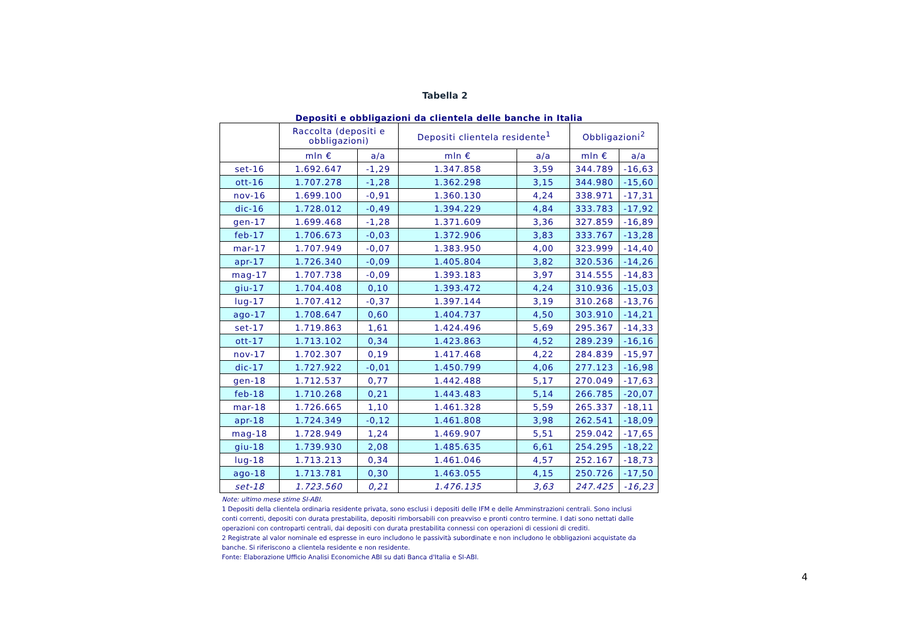Tabella 2
Depositi e obbligazioni da clientela delle banche in Italia
| | Raccolta (depositi e obbligazioni) | | Depositi clientela residente<sup>1</sup> | | Obbligazioni<sup>2</sup> | |
| --- | --- | --- | --- | --- | --- | --- |
| | mln € | a/a | mln € | a/a | mln € | a/a |
| set-16 | 1.692.647 | -1,29 | 1.347.858 | 3,59 | 344.789 | -16,63 |
| ott-16 | 1.707.278 | -1,28 | 1.362.298 | 3,15 | 344.980 | -15,60 |
| nov-16 | 1.699.100 | -0,91 | 1.360.130 | 4,24 | 338.971 | -17,31 |
| dic-16 | 1.728.012 | -0,49 | 1.394.229 | 4,84 | 333.783 | -17,92 |
| gen-17 | 1.699.468 | -1,28 | 1.371.609 | 3,36 | 327.859 | -16,89 |
| feb-17 | 1.706.673 | -0,03 | 1.372.906 | 3,83 | 333.767 | -13,28 |
| mar-17 | 1.707.949 | -0,07 | 1.383.950 | 4,00 | 323.999 | -14,40 |
| apr-17 | 1.726.340 | -0,09 | 1.405.804 | 3,82 | 320.536 | -14,26 |
| mag-17 | 1.707.738 | -0,09 | 1.393.183 | 3,97 | 314.555 | -14,83 |
| giu-17 | 1.704.408 | 0,10 | 1.393.472 | 4,24 | 310.936 | -15,03 |
| lug-17 | 1.707.412 | -0,37 | 1.397.144 | 3,19 | 310.268 | -13,76 |
| ago-17 | 1.708.647 | 0,60 | 1.404.737 | 4,50 | 303.910 | -14,21 |
| set-17 | 1.719.863 | 1,61 | 1.424.496 | 5,69 | 295.367 | -14,33 |
| ott-17 | 1.713.102 | 0,34 | 1.423.863 | 4,52 | 289.239 | -16,16 |
| nov-17 | 1.702.307 | 0,19 | 1.417.468 | 4,22 | 284.839 | -15,97 |
| dic-17 | 1.727.922 | -0,01 | 1.450.799 | 4,06 | 277.123 | -16,98 |
| gen-18 | 1.712.537 | 0,77 | 1.442.488 | 5,17 | 270.049 | -17,63 |
| feb-18 | 1.710.268 | 0,21 | 1.443.483 | 5,14 | 266.785 | -20,07 |
| mar-18 | 1.726.665 | 1,10 | 1.461.328 | 5,59 | 265.337 | -18,11 |
| apr-18 | 1.724.349 | -0,12 | 1.461.808 | 3,98 | 262.541 | -18,09 |
| mag-18 | 1.728.949 | 1,24 | 1.469.907 | 5,51 | 259.042 | -17,65 |
| giu-18 | 1.739.930 | 2,08 | 1.485.635 | 6,61 | 254.295 | -18,22 |
| lug-18 | 1.713.213 | 0,34 | 1.461.046 | 4,57 | 252.167 | -18,73 |
| ago-18 | 1.713.781 | 0,30 | 1.463.055 | 4,15 | 250.726 | -17,50 |
| set-18 | 1.723.560 | 0,21 | 1.476.135 | 3,63 | 247.425 | -16,23 |
Note: ultimo mese stime SI-ABI.
1 Depositi della clientela ordinaria residente privata, sono esclusi i depositi delle IFM e delle Amminstrazioni centrali. Sono inclusi conti correnti, depositi con durata prestabilita, depositi rimborsabili con preavviso e pronti contro termine. I dati sono nettati dalle operazioni con controparti centrali, dai depositi con durata prestabilita connessi con operazioni di cessioni di crediti.
2 Registrate al valor nominale ed espresse in euro includono le passività subordinate e non includono le obbligazioni acquistate da banche. Si riferiscono a clientela residente e non residente.
Fonte: Elaborazione Ufficio Analisi Economiche ABI su dati Banca d'Italia e SI-ABI.
4